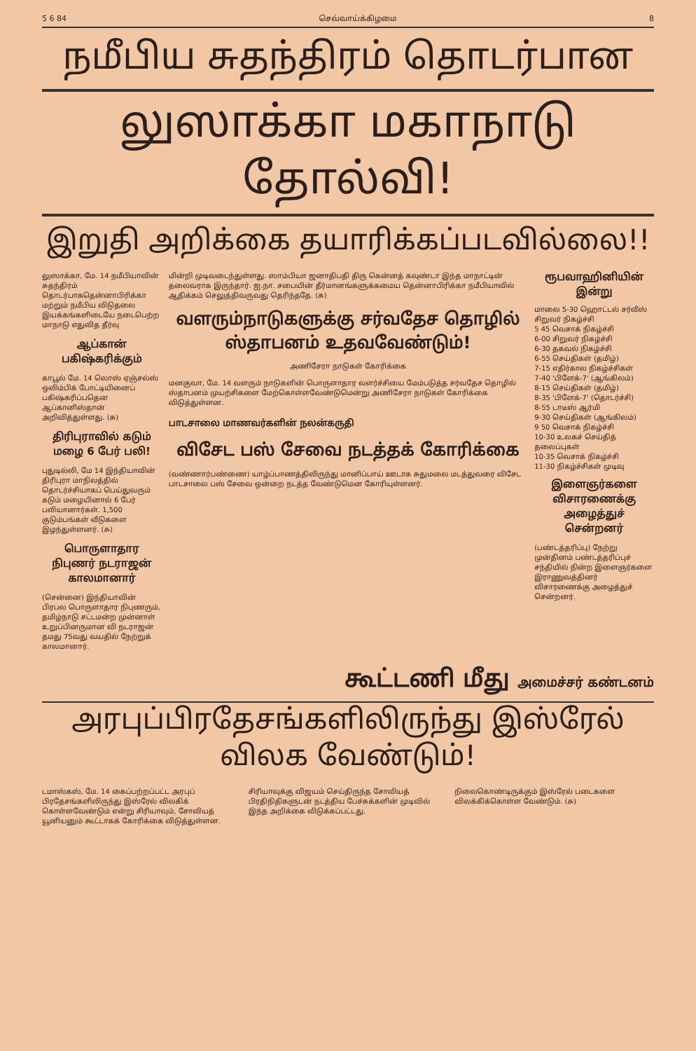5 6 84 செவ்வாய்க்கிழமை 8
நமீபிய சுதந்திரம் தொடர்பான
லுஸாக்கா மகாநாடு தோல்வி!
இறுதி அறிக்கை தயாரிக்கப்படவில்லை!!
லுஸாக்கா, மே. 14 நமீபியாவின் சுதந்திரம் தொடர்பாகதென்னாபிரிக்கா மற்றும் நமீபிய விடுதலை இயக்கங்களிடையே நடைபெற்ற மாநாடு எதுவித தீர்வு
ஆப்கான் பகிஷ்கரிக்கும்
காபூல் மே. 14 லொஸ் ஏஞ்சல்ஸ் ஒலிம்பிக் போட்டியினைப் பகிஷ்கரிப்பதென ஆப்கானிஸ்தான் அறிவித்துள்ளது. (சு)
திரிபுராவில் கடும் மழை 6 பேர் பலி!
புதுடில்லி, மே 14 இந்தியாவின் திரிபுரா மாநிலத்தில் தொடர்ச்சியாகப் பெய்துவரும் கடும் மழையினால் 6 பேர் பலியானார்கள். 1,500 குடும்பங்கள் வீடுகளை இழந்துள்ளனர். (சு)
பொருளாதார நிபுணர் நடராஜன் காலமானார்
(சென்னை) இந்தியாவின் பிரபல பொருளாதார நிபுணரும், தமிழ்நாடு சட்டமன்ற முன்னாள் உறுப்பினருமான வி நடராஜன் தமது 75வது வயதில் நேற்றுக் காலமானார்.
மின்றி முடிவடைந்துள்ளது. ஸாம்பியா ஜனாதிபதி திரு கென்னத் கவுண்டா இந்த மாநாட்டின் தலைவராக இருந்தார். ஐ.நா. சபையின் தீர்மானங்களுக்கமைய தென்னாபிரிக்கா நமீபியாவில் ஆதிக்கம் செலுத்திவருவது தெரிந்ததே. (சு)
வளரும்நாடுகளுக்கு சர்வதேச தொழில் ஸ்தாபனம் உதவவேண்டும்!
அணிசேரா நாடுகள் கோரிக்கை
மனகுவா, மே. 14 வளரும் நாடுகளின் பொருளாதார வளர்ச்சியை மேம்படுத்த சர்வதேச தொழில் ஸ்தாபனம் முயற்சிகளை மேற்கொள்ளவேண்டுமென்று அணிசேரா நாடுகள் கோரிக்கை விடுத்துள்ளன.
பாடசாலை மாணவர்களின் நலன்கருதி
விசேட பஸ் சேவை நடத்தக் கோரிக்கை
(வண்ணார்பண்ணை) யாழ்ப்பாணத்திலிருந்து மானிப்பாய் ஊடாக சுதுமலை மடத்துவரை விசேட பாடசாலை பஸ் சேவை ஒன்றை நடத்த வேண்டுமென கோரியுள்ளனர்.
ரூபவாஹினியின் இன்று
மாலை 5-30 ஹொட்டல் சர்வீஸ் சிறுவர் நிகழ்ச்சி
5 45 வெசாக் நிகழ்ச்சி
6-00 சிறுவர் நிகழ்ச்சி
6-30 தகவல் நிகழ்ச்சி
6-55 செய்திகள் (தமிழ்)
7-15 எதிர்கால நிகழ்ச்சிகள்
7-40 'பிளேக்-7' (ஆங்கிலம்)
8-15 செய்திகள் (தமிழ்)
8-35 'பிளேக்-7' (தொடர்ச்சி)
8-55 டாடீஸ் ஆர்மி
9-30 செய்திகள் (ஆங்கிலம்)
9 50 வெசாக் நிகழ்ச்சி
10-30 உலகச் செய்தித் தலைப்புகள்
10-35 வெசாக் நிகழ்ச்சி
11-30 நிகழ்ச்சிகள் முடிவு
இளைஞர்களை விசாரணைக்கு அழைத்துச் சென்றனர்
(பண்டத்தரிப்பு) நேற்று முன்தினம் பண்டத்தரிப்புச் சந்தியில் நின்ற இளைஞர்களை இராணுவத்தினர் விசாரணைக்கு அழைத்துச் சென்றனர்.
கூட்டணி மீது அமைச்சர் கண்டனம்
அரபுப்பிரதேசங்களிலிருந்து இஸ்ரேல் விலக வேண்டும்!
டமாஸ்கஸ், மே. 14 கைப்பற்றப்பட்ட அரபுப் பிரதேசங்களிலிருந்து இஸ்ரேல் விலகிக் கொள்ளவேண்டும் என்று சிரியாவும், சோவியத் யூனியனும் கூட்டாகக் கோரிக்கை விடுத்துள்ளன.
சிரியாவுக்கு விஜயம் செய்திருந்த சோவியத் பிரதிநிதிகளுடன் நடத்திய பேச்சுக்களின் முடிவில் இந்த அறிக்கை விடுக்கப்பட்டது.
நிலைகொண்டிருக்கும் இஸ்ரேல் படைகளை விலக்கிக்கொள்ள வேண்டும். (சு)